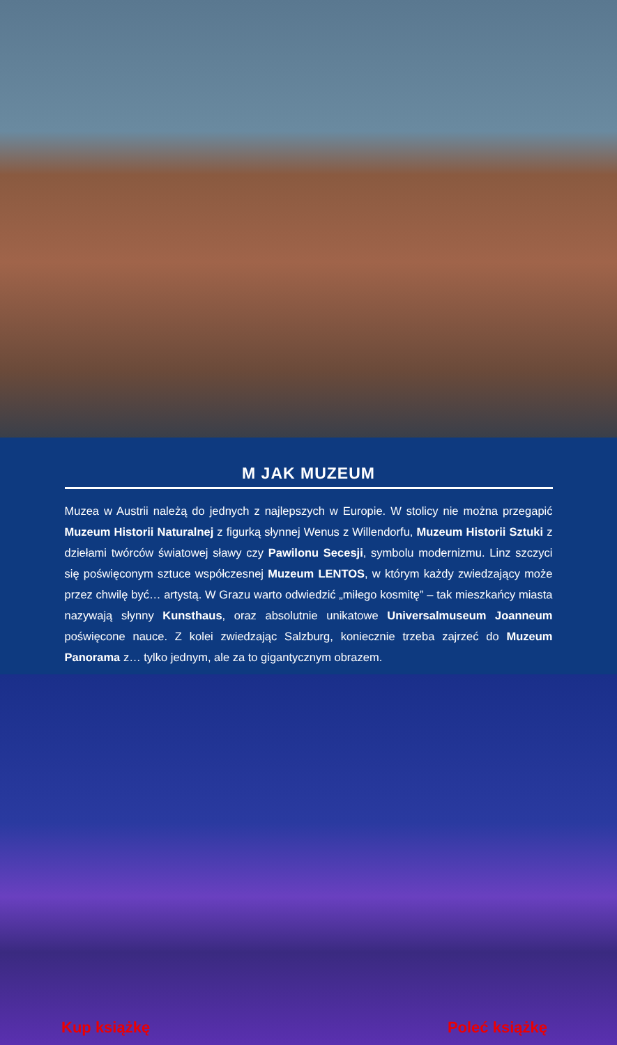M JAK MUZEUM
Muzea w Austrii należą do jednych z najlepszych w Europie. W stolicy nie można przegapić Muzeum Historii Naturalnej z figurką słynnej Wenus z Willendorfu, Muzeum Historii Sztuki z dziełami twórców światowej sławy czy Pawilonu Secesji, symbolu modernizmu. Linz szczyci się poświęconym sztuce współczesnej Muzeum LENTOS, w którym każdy zwiedzający może przez chwilę być… artystą. W Grazu warto odwiedzić „miłego kosmitę” – tak mieszkańcy miasta nazywają słynny Kunsthaus, oraz absolutnie unikatowe Universalmuseum Joanneum poświęcone nauce. Z kolei zwiedzając Salzburg, koniecznie trzeba zajrzeć do Muzeum Panorama z… tylko jednym, ale za to gigantycznym obrazem.
Kup książkę Poleć książkę